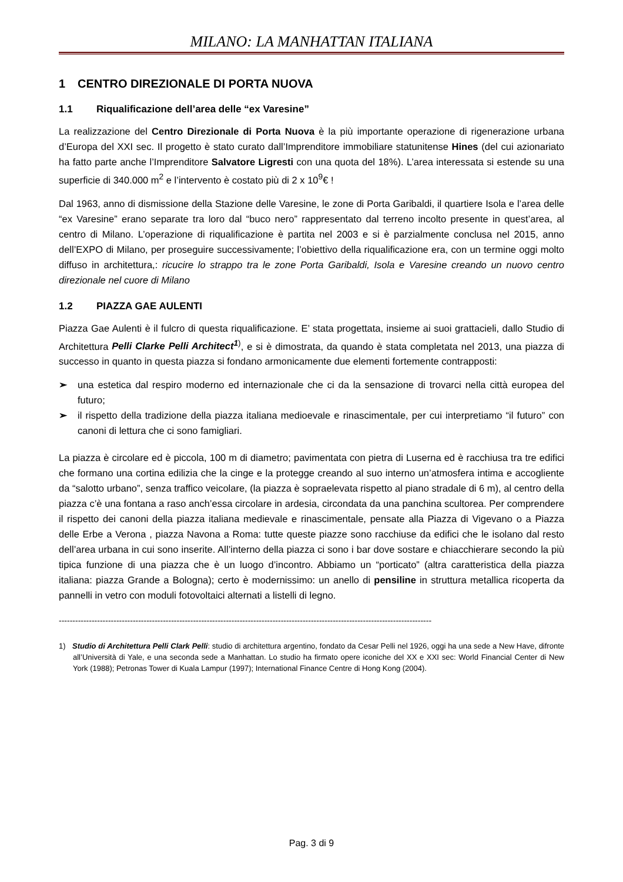MILANO: LA MANHATTAN ITALIANA
1 CENTRO DIREZIONALE DI PORTA NUOVA
1.1 Riqualificazione dell’area delle “ex Varesine”
La realizzazione del Centro Direzionale di Porta Nuova è la più importante operazione di rigenerazione urbana d’Europa del XXI sec. Il progetto è stato curato dall’Imprenditore immobiliare statunitense Hines (del cui azionariato ha fatto parte anche l’Imprenditore Salvatore Ligresti con una quota del 18%). L’area interessata si estende su una superficie di 340.000 m<sup>2</sup> e l’intervento è costato più di 2 x 10<sup>9</sup>€ !
Dal 1963, anno di dismissione della Stazione delle Varesine, le zone di Porta Garibaldi, il quartiere Isola e l’area delle “ex Varesine” erano separate tra loro dal “buco nero” rappresentato dal terreno incolto presente in quest’area, al centro di Milano. L’operazione di riqualificazione è partita nel 2003 e si è parzialmente conclusa nel 2015, anno dell’EXPO di Milano, per proseguire successivamente; l’obiettivo della riqualificazione era, con un termine oggi molto diffuso in architettura,: ricucire lo strappo tra le zone Porta Garibaldi, Isola e Varesine creando un nuovo centro direzionale nel cuore di Milano
1.2 PIAZZA GAE AULENTI
Piazza Gae Aulenti è il fulcro di questa riqualificazione. E’ stata progettata, insieme ai suoi grattacieli, dallo Studio di Architettura Pelli Clarke Pelli Architect<sup>1</sup><sup>)</sup>, e si è dimostrata, da quando è stata completata nel 2013, una piazza di successo in quanto in questa piazza si fondano armonicamente due elementi fortemente contrapposti:
➢ una estetica dal respiro moderno ed internazionale che ci da la sensazione di trovarci nella città europea del futuro;
➢ il rispetto della tradizione della piazza italiana medioevale e rinascimentale, per cui interpretiamo “il futuro” con canoni di lettura che ci sono famigliari.
La piazza è circolare ed è piccola, 100 m di diametro; pavimentata con pietra di Luserna ed è racchiusa tra tre edifici che formano una cortina edilizia che la cinge e la protegge creando al suo interno un’atmosfera intima e accogliente da “salotto urbano”, senza traffico veicolare, (la piazza è sopraelevata rispetto al piano stradale di 6 m), al centro della piazza c’è una fontana a raso anch’essa circolare in ardesia, circondata da una panchina scultorea. Per comprendere il rispetto dei canoni della piazza italiana medievale e rinascimentale, pensate alla Piazza di Vigevano o a Piazza delle Erbe a Verona , piazza Navona a Roma: tutte queste piazze sono racchiuse da edifici che le isolano dal resto dell’area urbana in cui sono inserite. All’interno della piazza ci sono i bar dove sostare e chiacchierare secondo la più tipica funzione di una piazza che è un luogo d’incontro. Abbiamo un “porticato” (altra caratteristica della piazza italiana: piazza Grande a Bologna); certo è modernissimo: un anello di pensiline in struttura metallica ricoperta da pannelli in vetro con moduli fotovoltaici alternati a listelli di legno.
----------------------------------------------------------------------------------------------------------------------------------------
1) Studio di Architettura Pelli Clark Pelli: studio di architettura argentino, fondato da Cesar Pelli nel 1926, oggi ha una sede a New Have, difronte all’Università di Yale, e una seconda sede a Manhattan. Lo studio ha firmato opere iconiche del XX e XXI sec: World Financial Center di New York (1988); Petronas Tower di Kuala Lampur (1997); International Finance Centre di Hong Kong (2004).
Pag. 3 di 9